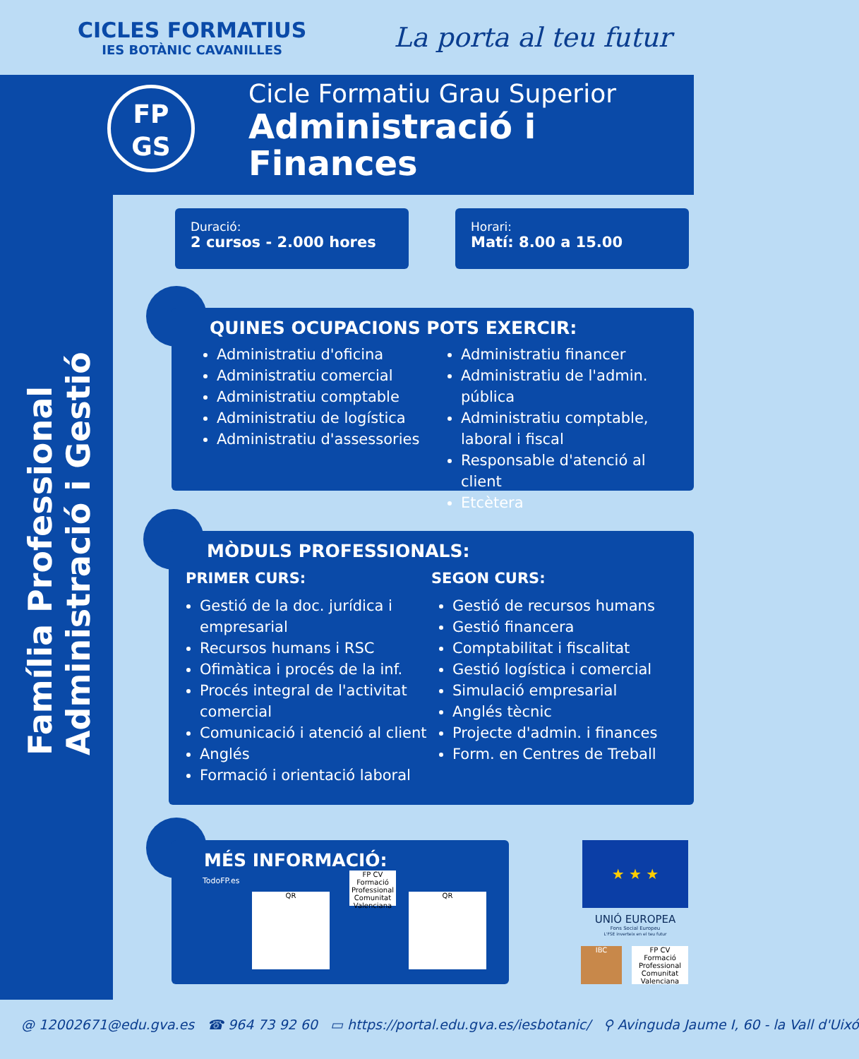CICLES FORMATIUS
IES BOTÀNIC CAVANILLES
La porta al teu futur
FP
GS
Cicle Formatiu Grau Superior
Administració i
Finances
Família Professional
Administració i Gestió
Duració:
2 cursos - 2.000 hores
Horari:
Matí: 8.00 a 15.00
QUINES OCUPACIONS POTS EXERCIR:
Administratiu d'oficina
Administratiu comercial
Administratiu comptable
Administratiu de logística
Administratiu d'assessories
Administratiu financer
Administratiu de l'admin. pública
Administratiu comptable, laboral i fiscal
Responsable d'atenció al client
Etcètera
MÒDULS PROFESSIONALS:
PRIMER CURS:
Gestió de la doc. jurídica i empresarial
Recursos humans i RSC
Ofimàtica i procés de la inf.
Procés integral de l'activitat comercial
Comunicació i atenció al client
Anglés
Formació i orientació laboral
SEGON CURS:
Gestió de recursos humans
Gestió financera
Comptabilitat i fiscalitat
Gestió logística i comercial
Simulació empresarial
Anglés tècnic
Projecte d'admin. i finances
Form. en Centres de Treball
MÉS INFORMACIÓ:
TodoFP.es
QR QR
FP CV
Formació Professional Comunitat Valenciana
★ ★ ★
UNIÓ EUROPEA
Fons Social Europeu
L'FSE inverteix en el teu futur
IBC
FP CV
Formació Professional Comunitat Valenciana
@ 12002671@edu.gva.es ☎ 964 73 92 60 ▭ https://portal.edu.gva.es/iesbotanic/ ⚲ Avinguda Jaume I, 60 - la Vall d'Uixó